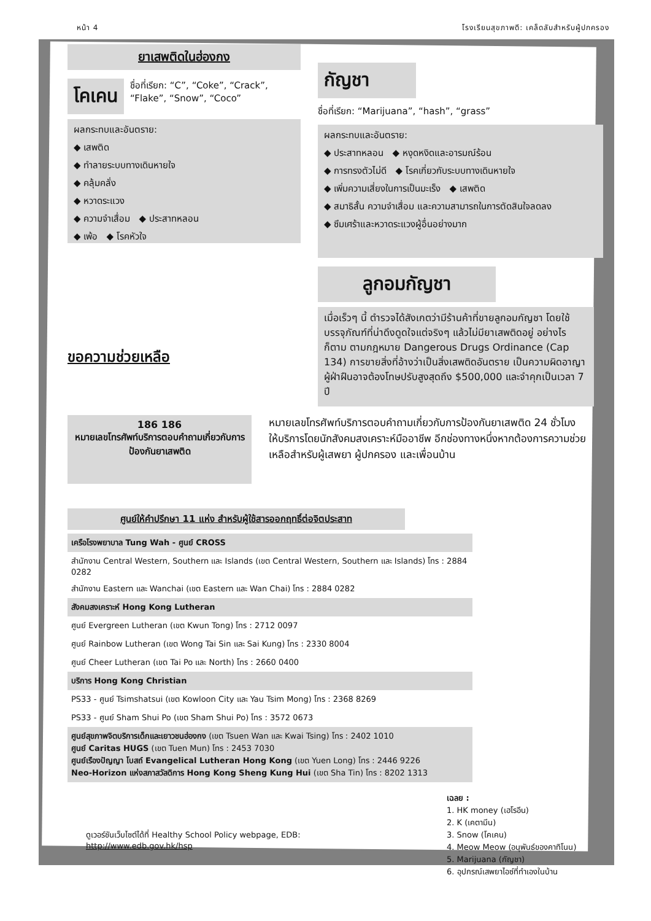หน้า 4 โรงเรียนสุขภาพดี: เคล็ดลับสำหรับผู้ปกครอง
ยาเสพติดในฮ่องกง
โคเคน
ชื่อที่เรียก: “C”, “Coke”, “Crack”, “Flake”, “Snow”, “Coco”
ผลกระทบและอันตราย:
◆ เสพติด
◆ ทำลายระบบทางเดินหายใจ
◆ คลุ้มคลั่ง
◆ หวาดระแวง
◆ ความจำเสื่อม ◆ ประสาทหลอน
◆ เพ้อ ◆ โรคหัวใจ
กัญชา
ชื่อที่เรียก: “Marijuana”, “hash”, “grass”
ผลกระทบและอันตราย:
◆ ประสาทหลอน ◆ หงุดหงิดและอารมณ์ร้อน
◆ การทรงตัวไม่ดี ◆ โรคเกี่ยวกับระบบทางเดินหายใจ
◆ เพิ่มความเสี่ยงในการเป็นมะเร็ง ◆ เสพติด
◆ สมาธิสั้น ความจำเสื่อม และความสามารถในการตัดสินใจลดลง
◆ ซึมเศร้าและหวาดระแวงผู้อื่นอย่างมาก
ขอความช่วยเหลือ
ลูกอมกัญชา
เมื่อเร็วๆ นี้ ตำรวจได้สังเกตว่ามีร้านค้าที่ขายลูกอมกัญชา โดยใช้บรรจุภัณฑ์ที่น่าดึงดูดใจแต่จริงๆ แล้วไม่มียาเสพติดอยู่ อย่างไรก็ตาม ตามกฎหมาย Dangerous Drugs Ordinance (Cap 134) การขายสิ่งที่อ้างว่าเป็นสิ่งเสพติดอันตราย เป็นความผิดอาญา ผู้ฝ่าฝืนอาจต้องโทษปรับสูงสุดถึง $500,000 และจำคุกเป็นเวลา 7 ปี
186 186
หมายเลขโทรศัพท์บริการตอบคำถามเกี่ยวกับการป้องกันยาเสพติด
หมายเลขโทรศัพท์บริการตอบคำถามเกี่ยวกับการป้องกันยาเสพติด 24 ชั่วโมง ให้บริการโดยนักสังคมสงเคราะห์มืออาชีพ อีกช่องทางหนึ่งหากต้องการความช่วยเหลือสำหรับผู้เสพยา ผู้ปกครอง และเพื่อนบ้าน
ศูนย์ให้คำปรึกษา 11 แห่ง สำหรับผู้ใช้สารออกฤทธิ์ต่อจิตประสาท
เครือโรงพยาบาล Tung Wah - ศูนย์ CROSS
สำนักงาน Central Western, Southern และ Islands (เขต Central Western, Southern และ Islands) โทร : 2884 0282
สำนักงาน Eastern และ Wanchai (เขต Eastern และ Wan Chai) โทร : 2884 0282
สังคมสงเคราะห์ Hong Kong Lutheran
ศูนย์ Evergreen Lutheran (เขต Kwun Tong) โทร : 2712 0097
ศูนย์ Rainbow Lutheran (เขต Wong Tai Sin และ Sai Kung) โทร : 2330 8004
ศูนย์ Cheer Lutheran (เขต Tai Po และ North) โทร : 2660 0400
บริการ Hong Kong Christian
PS33 - ศูนย์ Tsimshatsui (เขต Kowloon City และ Yau Tsim Mong) โทร : 2368 8269
PS33 - ศูนย์ Sham Shui Po (เขต Sham Shui Po) โทร : 3572 0673
ศูนย์สุขภาพจิตบริการเด็กและเยาวชนฮ่องกง (เขต Tsuen Wan และ Kwai Tsing) โทร : 2402 1010
ศูนย์ Caritas HUGS (เขต Tuen Mun) โทร : 2453 7030
ศูนย์เรืองปัญญา โบสถ์ Evangelical Lutheran Hong Kong (เขต Yuen Long) โทร : 2446 9226
Neo-Horizon แห่งสภาสวัสดิการ Hong Kong Sheng Kung Hui (เขต Sha Tin) โทร : 8202 1313
ดูเวอร์ชันเว็บไซต์ได้ที่ Healthy School Policy webpage, EDB:
http://www.edb.gov.hk/hsp
เฉลย :
1. HK money (เฮโรอีน)
2. K (เคตามีน)
3. Snow (โคเคน)
4. Meow Meow (อนุพันธ์ของคาทิโนน)
5. Marijuana (กัญชา)
6. อุปกรณ์เสพยาไอซ์ที่ทำเองในบ้าน